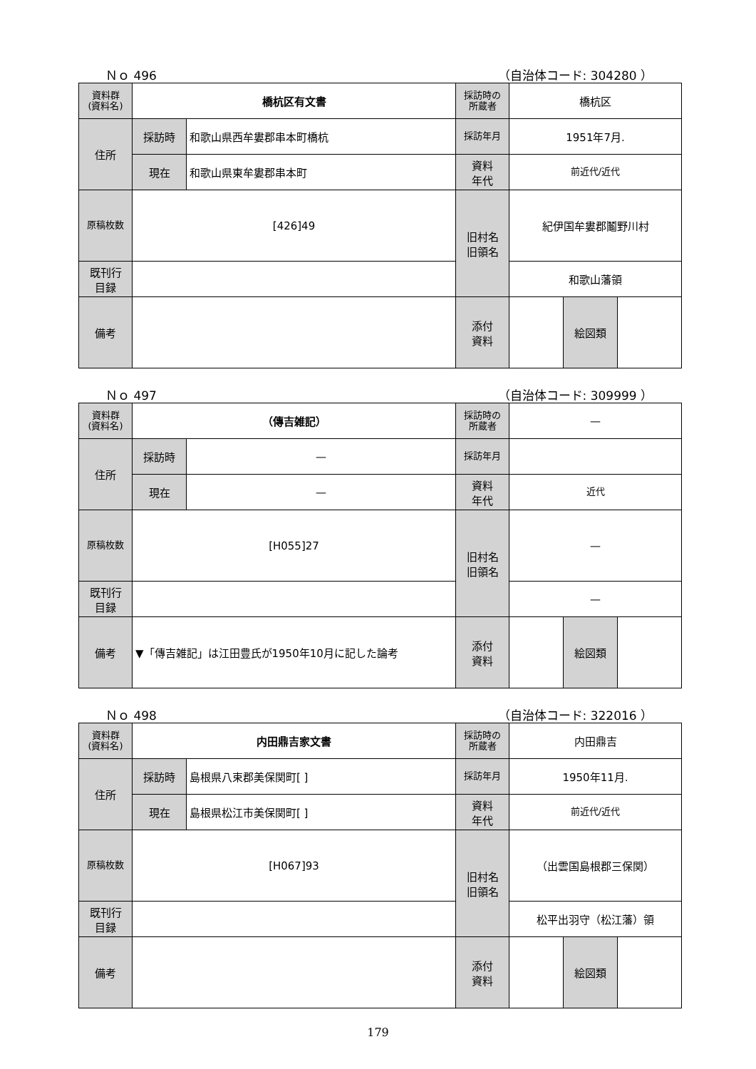Ｎｏ 496 （自治体コード: 304280 ）
| 資料群 (資料名) | 橋杭区有文書 | | 採訪時の 所蔵者 | 橋杭区 | | |
| 住所 | 採訪時 | 和歌山県西牟婁郡串本町橋杭 | 採訪年月 | 1951年7月. | | |
| | 現在 | 和歌山県東牟婁郡串本町 | 資料 年代 | 前近代/近代 | | |
| 原稿枚数 | [426]49 | | 旧村名 旧領名 | 紀伊国牟婁郡鬮野川村 | | |
| 既刊行 目録 | | | | 和歌山藩領 | | |
| 備考 | | | | | | |
| | | | 添付 資料 | | 絵図類 | |
Ｎｏ 497 （自治体コード: 309999 ）
| 資料群 (資料名) | （傳吉雑記） | | 採訪時の 所蔵者 | — | | |
| 住所 | 採訪時 | — | 採訪年月 | | | |
| | 現在 | — | 資料 年代 | 近代 | | |
| 原稿枚数 | [H055]27 | | 旧村名 旧領名 | — | | |
| 既刊行 目録 | | | | — | | |
| 備考 | ▼「傳吉雑記」は江田豊氏が1950年10月に記した論考 | | | | | |
| | | | 添付 資料 | | 絵図類 | |
Ｎｏ 498 （自治体コード: 322016 ）
| 資料群 (資料名) | 内田鼎吉家文書 | | 採訪時の 所蔵者 | 内田鼎吉 | | |
| 住所 | 採訪時 | 島根県八束郡美保関町[ ] | 採訪年月 | 1950年11月. | | |
| | 現在 | 島根県松江市美保関町[ ] | 資料 年代 | 前近代/近代 | | |
| 原稿枚数 | [H067]93 | | 旧村名 旧領名 | （出雲国島根郡三保関） | | |
| 既刊行 目録 | | | | 松平出羽守（松江藩）領 | | |
| 備考 | | | | | | |
| | | | 添付 資料 | | 絵図類 | |
179